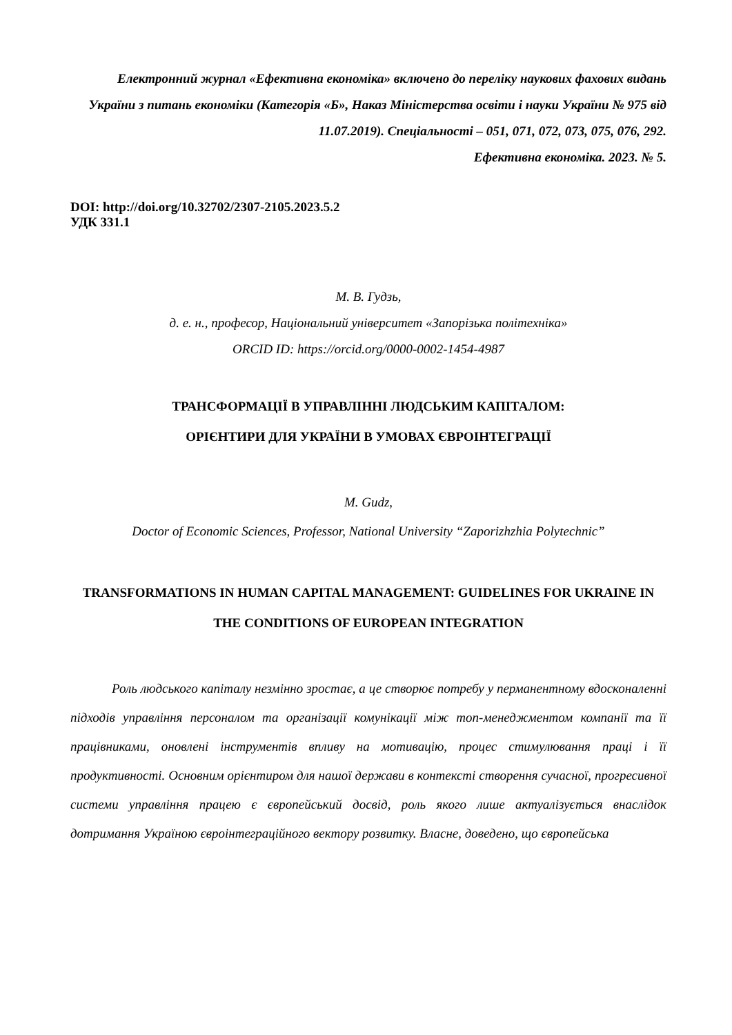Електронний журнал «Ефективна економіка» включено до переліку наукових фахових видань України з питань економіки (Категорія «Б», Наказ Міністерства освіти і науки України № 975 від 11.07.2019). Спеціальності – 051, 071, 072, 073, 075, 076, 292.
Ефективна економіка. 2023. № 5.
DOI: http://doi.org/10.32702/2307-2105.2023.5.2
УДК 331.1
М. В. Гудзь,
д. е. н., професор, Національний університет «Запорізька політехніка»
ORCID ID: https://orcid.org/0000-0002-1454-4987
ТРАНСФОРМАЦІЇ В УПРАВЛІННІ ЛЮДСЬКИМ КАПІТАЛОМ:
ОРІЄНТИРИ ДЛЯ УКРАЇНИ В УМОВАХ ЄВРОІНТЕГРАЦІЇ
M. Gudz,
Doctor of Economic Sciences, Professor, National University “Zaporizhzhia Polytechnic”
TRANSFORMATIONS IN HUMAN CAPITAL MANAGEMENT: GUIDELINES FOR UKRAINE IN THE CONDITIONS OF EUROPEAN INTEGRATION
Роль людського капіталу незмінно зростає, а це створює потребу у перманентному вдосконаленні підходів управління персоналом та організації комунікації між топ-менеджментом компанії та її працівниками, оновлені інструментів впливу на мотивацію, процес стимулювання праці і її продуктивності. Основним орієнтиром для нашої держави в контексті створення сучасної, прогресивної системи управління працею є європейський досвід, роль якого лише актуалізується внаслідок дотримання Україною євроінтеграційного вектору розвитку. Власне, доведено, що європейська